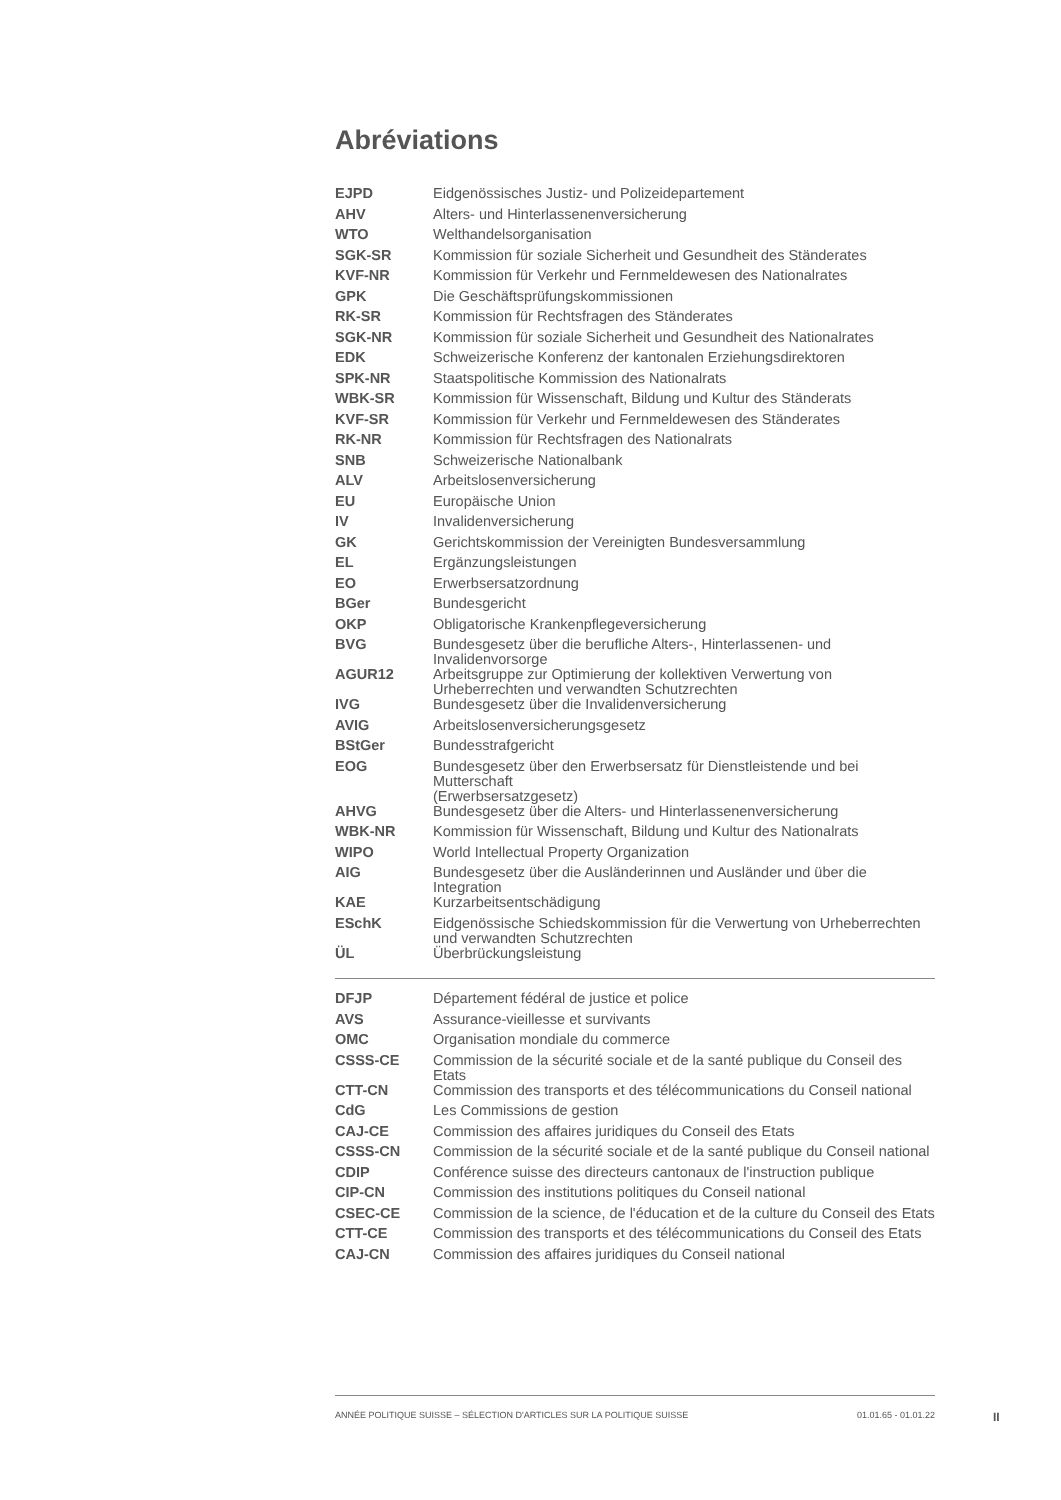Abréviations
| EJPD | Eidgenössisches Justiz- und Polizeidepartement |
| AHV | Alters- und Hinterlassenenversicherung |
| WTO | Welthandelsorganisation |
| SGK-SR | Kommission für soziale Sicherheit und Gesundheit des Ständerates |
| KVF-NR | Kommission für Verkehr und Fernmeldewesen des Nationalrates |
| GPK | Die Geschäftsprüfungskommissionen |
| RK-SR | Kommission für Rechtsfragen des Ständerates |
| SGK-NR | Kommission für soziale Sicherheit und Gesundheit des Nationalrates |
| EDK | Schweizerische Konferenz der kantonalen Erziehungsdirektoren |
| SPK-NR | Staatspolitische Kommission des Nationalrats |
| WBK-SR | Kommission für Wissenschaft, Bildung und Kultur des Ständerats |
| KVF-SR | Kommission für Verkehr und Fernmeldewesen des Ständerates |
| RK-NR | Kommission für Rechtsfragen des Nationalrats |
| SNB | Schweizerische Nationalbank |
| ALV | Arbeitslosenversicherung |
| EU | Europäische Union |
| IV | Invalidenversicherung |
| GK | Gerichtskommission der Vereinigten Bundesversammlung |
| EL | Ergänzungsleistungen |
| EO | Erwerbsersatzordnung |
| BGer | Bundesgericht |
| OKP | Obligatorische Krankenpflegeversicherung |
| BVG | Bundesgesetz über die berufliche Alters-, Hinterlassenen- und Invalidenvorsorge |
| AGUR12 | Arbeitsgruppe zur Optimierung der kollektiven Verwertung von Urheberrechten und verwandten Schutzrechten |
| IVG | Bundesgesetz über die Invalidenversicherung |
| AVIG | Arbeitslosenversicherungsgesetz |
| BStGer | Bundesstrafgericht |
| EOG | Bundesgesetz über den Erwerbsersatz für Dienstleistende und bei Mutterschaft (Erwerbsersatzgesetz) |
| AHVG | Bundesgesetz über die Alters- und Hinterlassenenversicherung |
| WBK-NR | Kommission für Wissenschaft, Bildung und Kultur des Nationalrats |
| WIPO | World Intellectual Property Organization |
| AIG | Bundesgesetz über die Ausländerinnen und Ausländer und über die Integration |
| KAE | Kurzarbeitsentschädigung |
| ESchK | Eidgenössische Schiedskommission für die Verwertung von Urheberrechten und verwandten Schutzrechten |
| ÜL | Überbrückungsleistung |
| DFJP | Département fédéral de justice et police |
| AVS | Assurance-vieillesse et survivants |
| OMC | Organisation mondiale du commerce |
| CSSS-CE | Commission de la sécurité sociale et de la santé publique du Conseil des Etats |
| CTT-CN | Commission des transports et des télécommunications du Conseil national |
| CdG | Les Commissions de gestion |
| CAJ-CE | Commission des affaires juridiques du Conseil des Etats |
| CSSS-CN | Commission de la sécurité sociale et de la santé publique du Conseil national |
| CDIP | Conférence suisse des directeurs cantonaux de l'instruction publique |
| CIP-CN | Commission des institutions politiques du Conseil national |
| CSEC-CE | Commission de la science, de l'éducation et de la culture du Conseil des Etats |
| CTT-CE | Commission des transports et des télécommunications du Conseil des Etats |
| CAJ-CN | Commission des affaires juridiques du Conseil national |
ANNÉE POLITIQUE SUISSE – SÉLECTION D'ARTICLES SUR LA POLITIQUE SUISSE 01.01.65 - 01.01.22
II